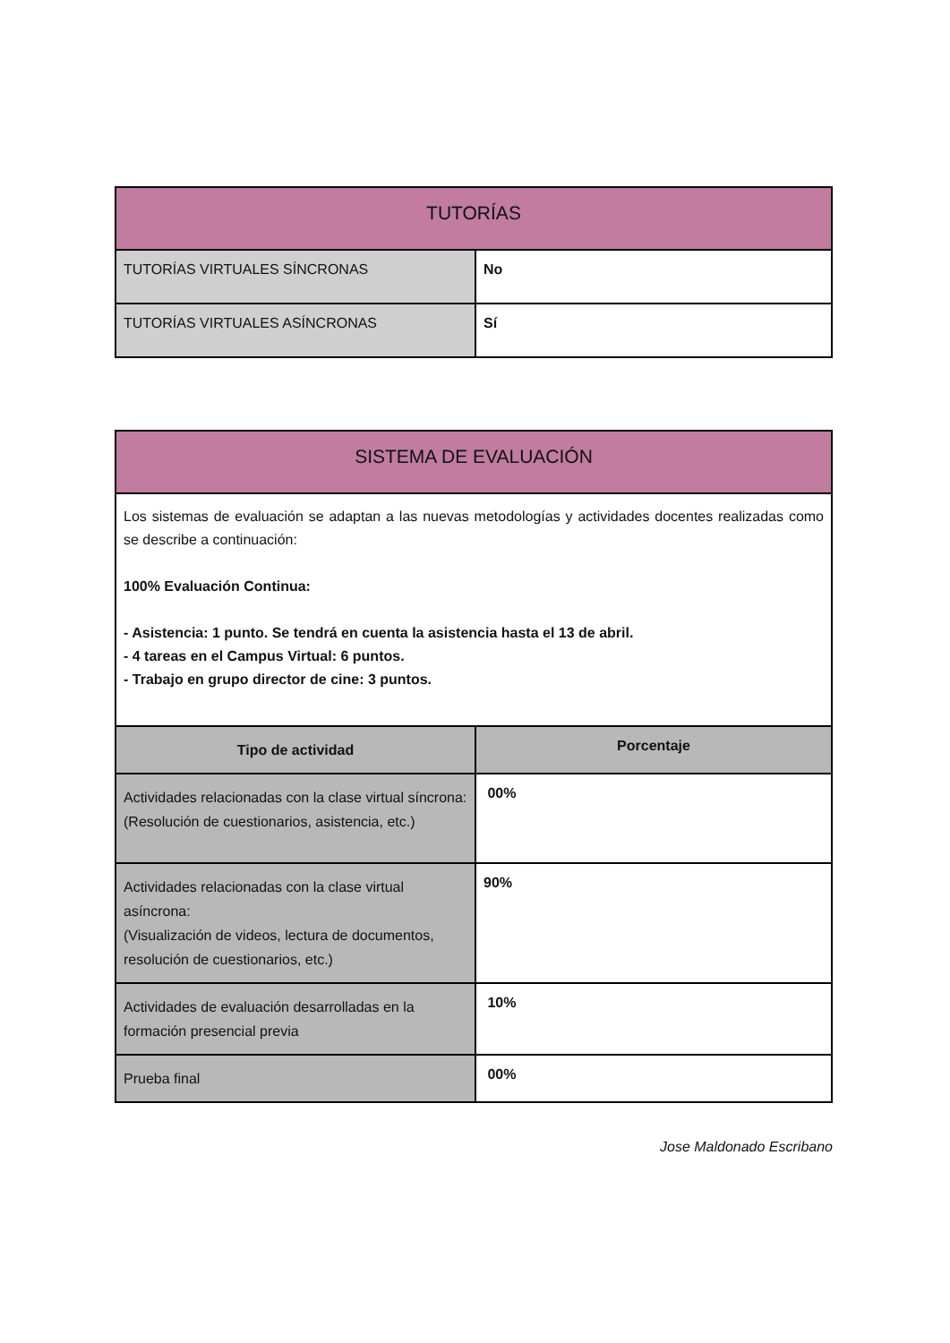| TUTORÍAS | |
| --- | --- |
| TUTORÍAS VIRTUALES SÍNCRONAS | No |
| TUTORÍAS VIRTUALES ASÍNCRONAS | Sí |
| SISTEMA DE EVALUACIÓN | |
| --- | --- |
| Los sistemas de evaluación se adaptan a las nuevas metodologías y actividades docentes realizadas como se describe a continuación: 100% Evaluación Continua: - Asistencia: 1 punto. Se tendrá en cuenta la asistencia hasta el 13 de abril. - 4 tareas en el Campus Virtual: 6 puntos. - Trabajo en grupo director de cine: 3 puntos. | |
| Tipo de actividad | Porcentaje |
| Actividades relacionadas con la clase virtual síncrona: (Resolución de cuestionarios, asistencia, etc.) | 00% |
| Actividades relacionadas con la clase virtual asíncrona: (Visualización de videos, lectura de documentos, resolución de cuestionarios, etc.) | 90% |
| Actividades de evaluación desarrolladas en la formación presencial previa | 10% |
| Prueba final | 00% |
Jose Maldonado Escribano